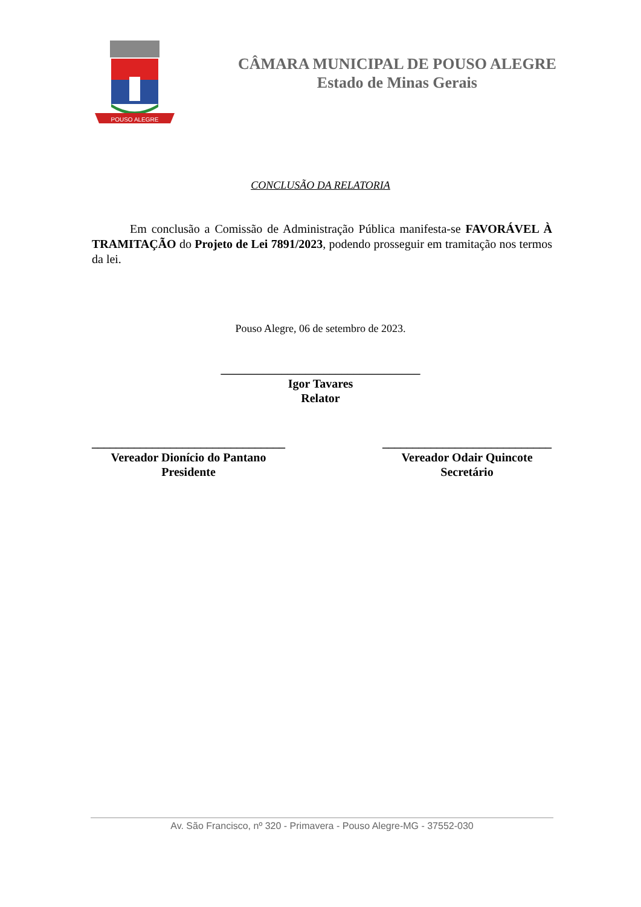POUSO ALEGRE
CÂMARA MUNICIPAL DE POUSO ALEGRE
Estado de Minas Gerais
CONCLUSÃO DA RELATORIA
Em conclusão a Comissão de Administração Pública manifesta-se FAVORÁVEL À TRAMITAÇÃO do Projeto de Lei 7891/2023, podendo prosseguir em tramitação nos termos da lei.
Pouso Alegre, 06 de setembro de 2023.
_________________________________
Igor Tavares
Relator
________________________________
Vereador Dionício do Pantano
Presidente
____________________________
Vereador Odair Quincote
Secretário
Av. São Francisco, nº 320 - Primavera - Pouso Alegre-MG - 37552-030